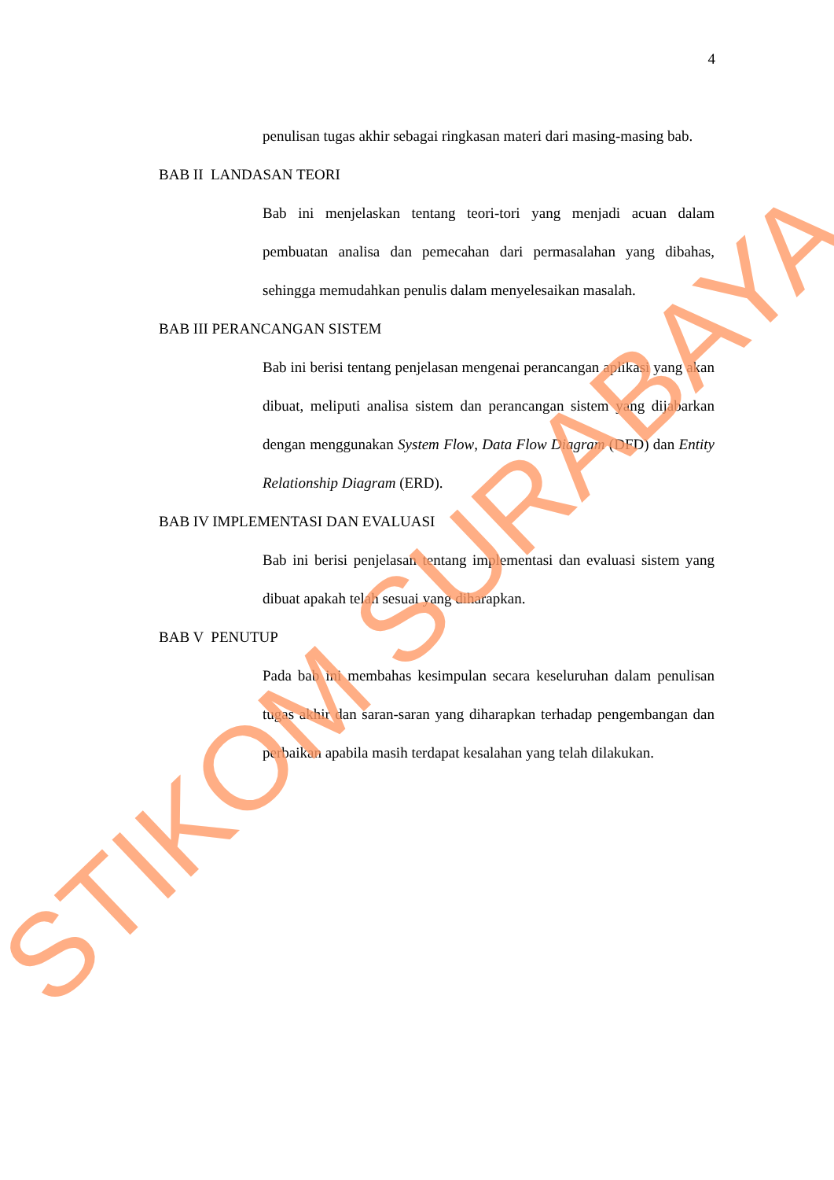4
penulisan tugas akhir sebagai ringkasan materi dari masing-masing bab.
BAB II LANDASAN TEORI
Bab ini menjelaskan tentang teori-tori yang menjadi acuan dalam pembuatan analisa dan pemecahan dari permasalahan yang dibahas, sehingga memudahkan penulis dalam menyelesaikan masalah.
BAB III PERANCANGAN SISTEM
Bab ini berisi tentang penjelasan mengenai perancangan aplikasi yang akan dibuat, meliputi analisa sistem dan perancangan sistem yang dijabarkan dengan menggunakan System Flow, Data Flow Diagram (DFD) dan Entity Relationship Diagram (ERD).
BAB IV IMPLEMENTASI DAN EVALUASI
Bab ini berisi penjelasan tentang implementasi dan evaluasi sistem yang dibuat apakah telah sesuai yang diharapkan.
BAB V PENUTUP
Pada bab ini membahas kesimpulan secara keseluruhan dalam penulisan tugas akhir dan saran-saran yang diharapkan terhadap pengembangan dan perbaikan apabila masih terdapat kesalahan yang telah dilakukan.
STIKOM SURABAYA